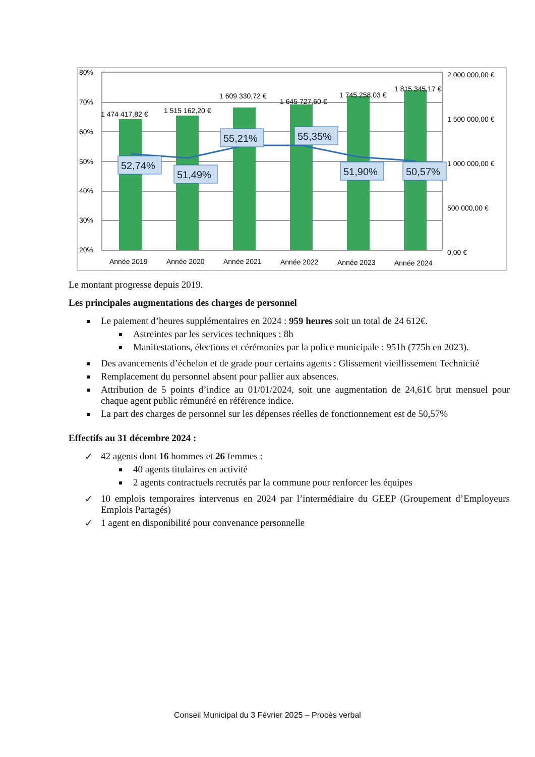52,74%
51,49%
55,21%
55,35%
51,90%
50,57%
1 474 417,82 €
1 515 162,20 €
1 609 330,72 €
1 645 727,60 €
1 745 258,03 €
1 815 345,17 €
80%
70%
60%
50%
40%
30%
20%
2 000 000,00 €
1 500 000,00 €
1 000 000,00 €
500 000,00 €
0,00 €
Année 2019
Année 2020
Année 2021
Année 2022
Année 2023
Année 2024
Le montant progresse depuis 2019.
Les principales augmentations des charges de personnel
Le paiement d’heures supplémentaires en 2024 : 959 heures soit un total de 24 612€.
Astreintes par les services techniques : 8h
Manifestations, élections et cérémonies par la police municipale : 951h (775h en 2023).
Des avancements d’échelon et de grade pour certains agents : Glissement vieillissement Technicité
Remplacement du personnel absent pour pallier aux absences.
Attribution de 5 points d’indice au 01/01/2024, soit une augmentation de 24,61€ brut mensuel pour chaque agent public rémunéré en référence indice.
La part des charges de personnel sur les dépenses réelles de fonctionnement est de 50,57%
Effectifs au 31 décembre 2024 :
✓ 42 agents dont 16 hommes et 26 femmes :
40 agents titulaires en activité
2 agents contractuels recrutés par la commune pour renforcer les équipes
✓ 10 emplois temporaires intervenus en 2024 par l’intermédiaire du GEEP (Groupement d’Employeurs Emplois Partagés)
✓ 1 agent en disponibilité pour convenance personnelle
Conseil Municipal du 3 Février 2025 – Procès verbal